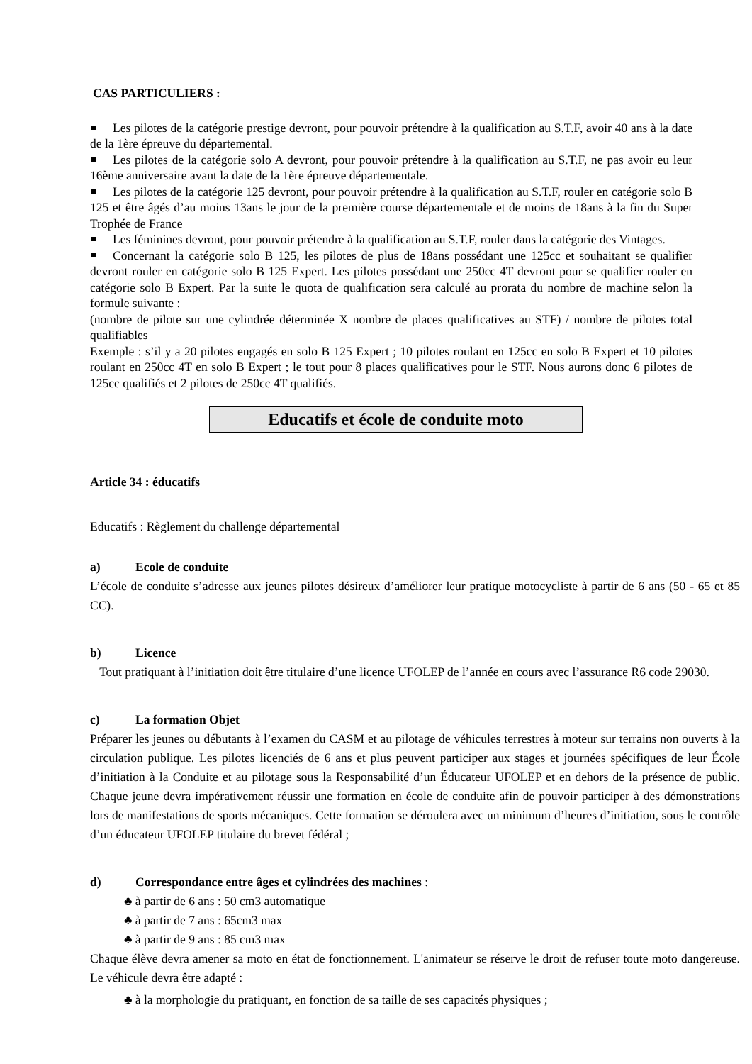CAS PARTICULIERS :
Les pilotes de la catégorie prestige devront, pour pouvoir prétendre à la qualification au S.T.F, avoir 40 ans à la date de la 1ère épreuve du départemental.
Les pilotes de la catégorie solo A devront, pour pouvoir prétendre à la qualification au S.T.F, ne pas avoir eu leur 16ème anniversaire avant la date de la 1ère épreuve départementale.
Les pilotes de la catégorie 125 devront, pour pouvoir prétendre à la qualification au S.T.F, rouler en catégorie solo B 125 et être âgés d’au moins 13ans le jour de la première course départementale et de moins de 18ans à la fin du Super Trophée de France
Les féminines devront, pour pouvoir prétendre à la qualification au S.T.F, rouler dans la catégorie des Vintages.
Concernant la catégorie solo B 125, les pilotes de plus de 18ans possédant une 125cc et souhaitant se qualifier devront rouler en catégorie solo B 125 Expert. Les pilotes possédant une 250cc 4T devront pour se qualifier rouler en catégorie solo B Expert. Par la suite le quota de qualification sera calculé au prorata du nombre de machine selon la formule suivante :
(nombre de pilote sur une cylindrée déterminée X nombre de places qualificatives au STF) / nombre de pilotes total qualifiables
Exemple : s’il y a 20 pilotes engagés en solo B 125 Expert ; 10 pilotes roulant en 125cc en solo B Expert et 10 pilotes roulant en 250cc 4T en solo B Expert ; le tout pour 8 places qualificatives pour le STF. Nous aurons donc 6 pilotes de 125cc qualifiés et 2 pilotes de 250cc 4T qualifiés.
Educatifs et école de conduite moto
Article 34 : éducatifs
Educatifs : Règlement du challenge départemental
a) Ecole de conduite
L’école de conduite s’adresse aux jeunes pilotes désireux d’améliorer leur pratique motocycliste à partir de 6 ans (50 - 65 et 85 CC).
b) Licence
Tout pratiquant à l’initiation doit être titulaire d’une licence UFOLEP de l’année en cours avec l’assurance R6 code 29030.
c) La formation Objet
Préparer les jeunes ou débutants à l’examen du CASM et au pilotage de véhicules terrestres à moteur sur terrains non ouverts à la circulation publique. Les pilotes licenciés de 6 ans et plus peuvent participer aux stages et journées spécifiques de leur École d’initiation à la Conduite et au pilotage sous la Responsabilité d’un Éducateur UFOLEP et en dehors de la présence de public. Chaque jeune devra impérativement réussir une formation en école de conduite afin de pouvoir participer à des démonstrations lors de manifestations de sports mécaniques. Cette formation se déroulera avec un minimum d’heures d’initiation, sous le contrôle d’un éducateur UFOLEP titulaire du brevet fédéral ;
d) Correspondance entre âges et cylindrées des machines :
♣ à partir de 6 ans : 50 cm3 automatique
♣ à partir de 7 ans : 65cm3 max
♣ à partir de 9 ans : 85 cm3 max
Chaque élève devra amener sa moto en état de fonctionnement. L'animateur se réserve le droit de refuser toute moto dangereuse. Le véhicule devra être adapté :
♣ à la morphologie du pratiquant, en fonction de sa taille de ses capacités physiques ;